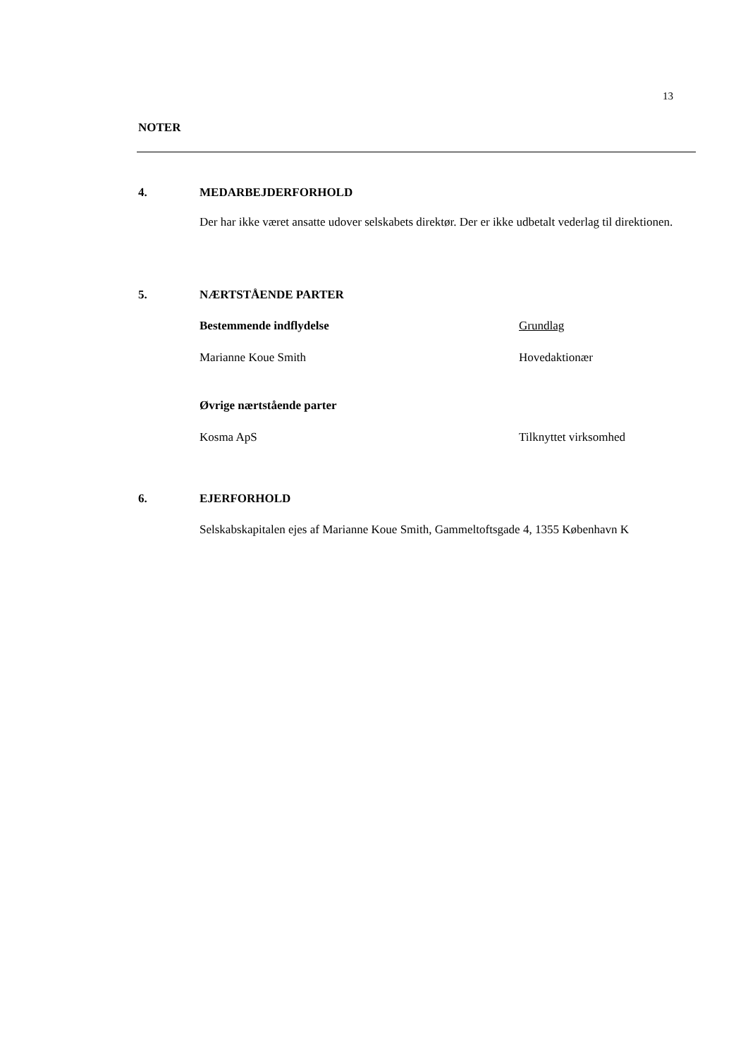13
NOTER
4. MEDARBEJDERFORHOLD
Der har ikke været ansatte udover selskabets direktør. Der er ikke udbetalt vederlag til direktionen.
5. NÆRTSTÅENDE PARTER
| Bestemmende indflydelse | Grundlag |
| Marianne Koue Smith | Hovedaktionær |
| Øvrige nærtstående parter | |
| Kosma ApS | Tilknyttet virksomhed |
6. EJERFORHOLD
Selskabskapitalen ejes af Marianne Koue Smith, Gammeltoftsgade 4, 1355 København K